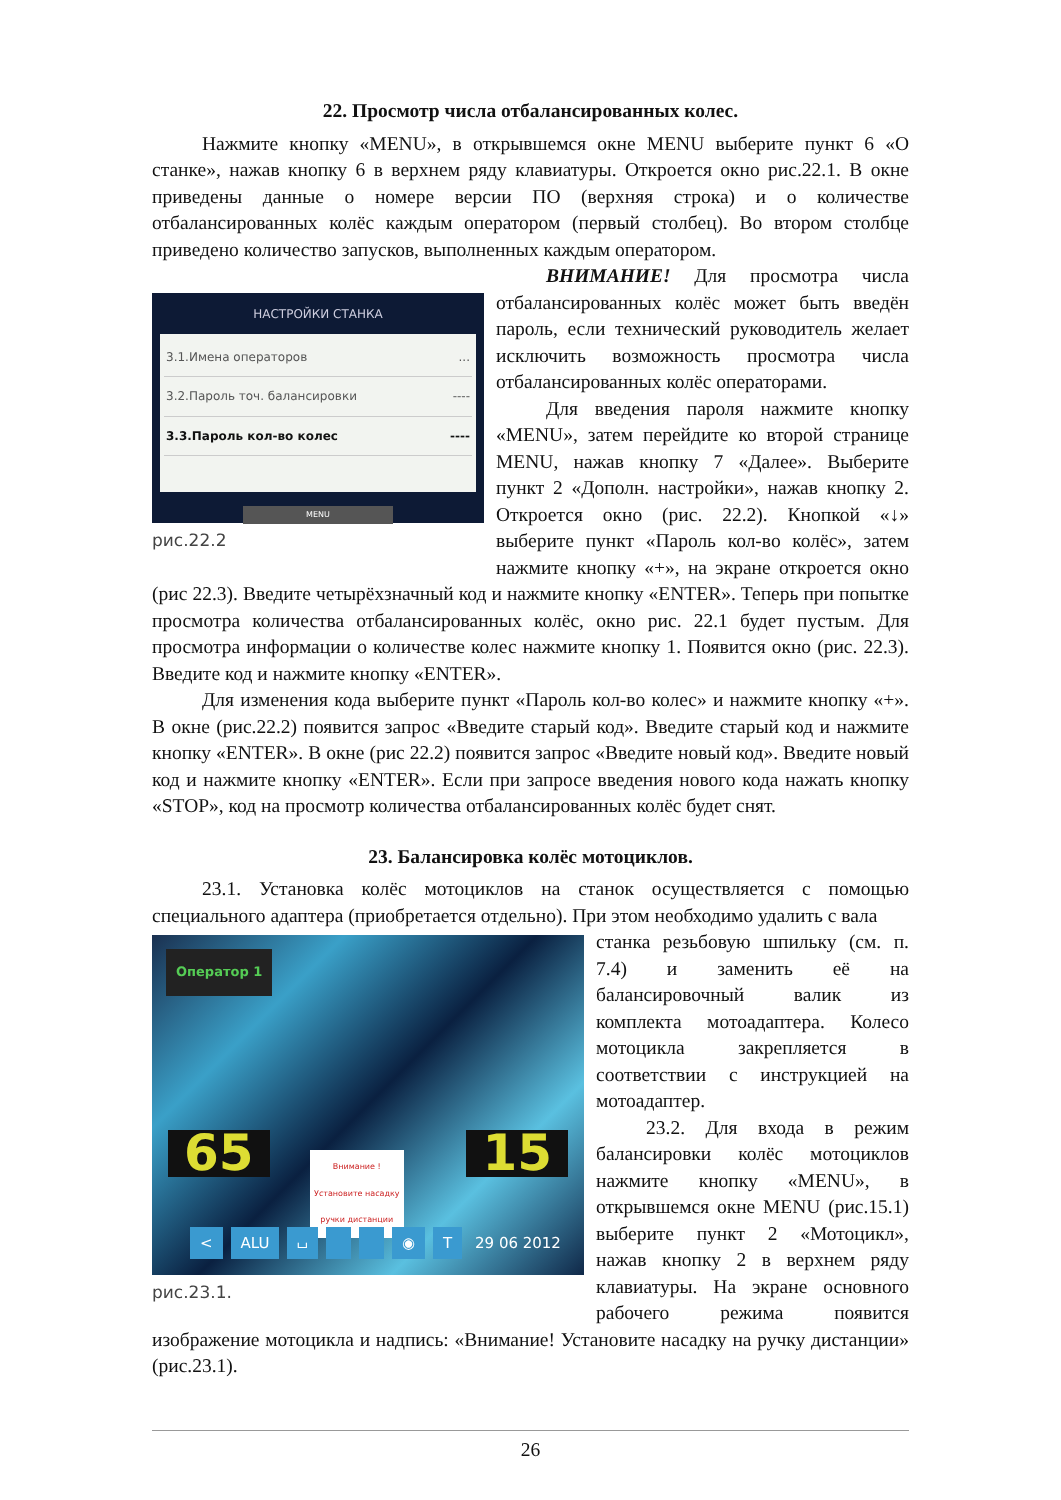22. Просмотр числа отбалансированных колес.
Нажмите кнопку «MENU», в открывшемся окне MENU выберите пункт 6 «О станке», нажав кнопку 6 в верхнем ряду клавиатуры. Откроется окно рис.22.1. В окне приведены данные о номере версии ПО (верхняя строка) и о количестве отбалансированных колёс каждым оператором (первый столбец). Во втором столбце приведено количество запусков, выполненных каждым оператором.
НАСТРОЙКИ СТАНКА
3.1.Имена операторов...
3.2.Пароль точ. балансировки ----
3.3.Пароль кол-во колес ----
MENU
рис.22.2
ВНИМАНИЕ! Для просмотра числа отбалансированных колёс может быть введён пароль, если технический руководитель желает исключить возможность просмотра числа отбалансированных колёс операторами.
Для введения пароля нажмите кнопку «MENU», затем перейдите ко второй странице MENU, нажав кнопку 7 «Далее». Выберите пункт 2 «Дополн. настройки», нажав кнопку 2. Откроется окно (рис. 22.2). Кнопкой «↓» выберите пункт «Пароль кол-во колёс», затем нажмите кнопку «+», на экране откроется окно (рис 22.3). Введите четырёхзначный код и нажмите кнопку «ENTER». Теперь при попытке просмотра количества отбалансированных колёс, окно рис. 22.1 будет пустым. Для просмотра информации о количестве колес нажмите кнопку 1. Появится окно (рис. 22.3). Введите код и нажмите кнопку «ENTER».
Для изменения кода выберите пункт «Пароль кол-во колес» и нажмите кнопку «+». В окне (рис.22.2) появится запрос «Введите старый код». Введите старый код и нажмите кнопку «ENTER». В окне (рис 22.2) появится запрос «Введите новый код». Введите новый код и нажмите кнопку «ENTER». Если при запросе введения нового кода нажать кнопку «STOP», код на просмотр количества отбалансированных колёс будет снят.
23. Балансировка колёс мотоциклов.
23.1. Установка колёс мотоциклов на станок осуществляется с помощью специального адаптера (приобретается отдельно). При этом необходимо удалить с вала
Оператор 1
65 15
Внимание !
Установите насадку
ручки дистанции
< ALU ⌴ ◉ T 29 06 2012
рис.23.1.
станка резьбовую шпильку (см. п. 7.4) и заменить её на балансировочный валик из комплекта мотоадаптера. Колесо мотоцикла закрепляется в соответствии с инструкцией на мотоадаптер.
23.2. Для входа в режим балансировки колёс мотоциклов нажмите кнопку «MENU», в открывшемся окне MENU (рис.15.1) выберите пункт 2 «Мотоцикл», нажав кнопку 2 в верхнем ряду клавиатуры. На экране основного рабочего режима появится изображение мотоцикла и надпись: «Внимание! Установите насадку на ручку дистанции» (рис.23.1).
26